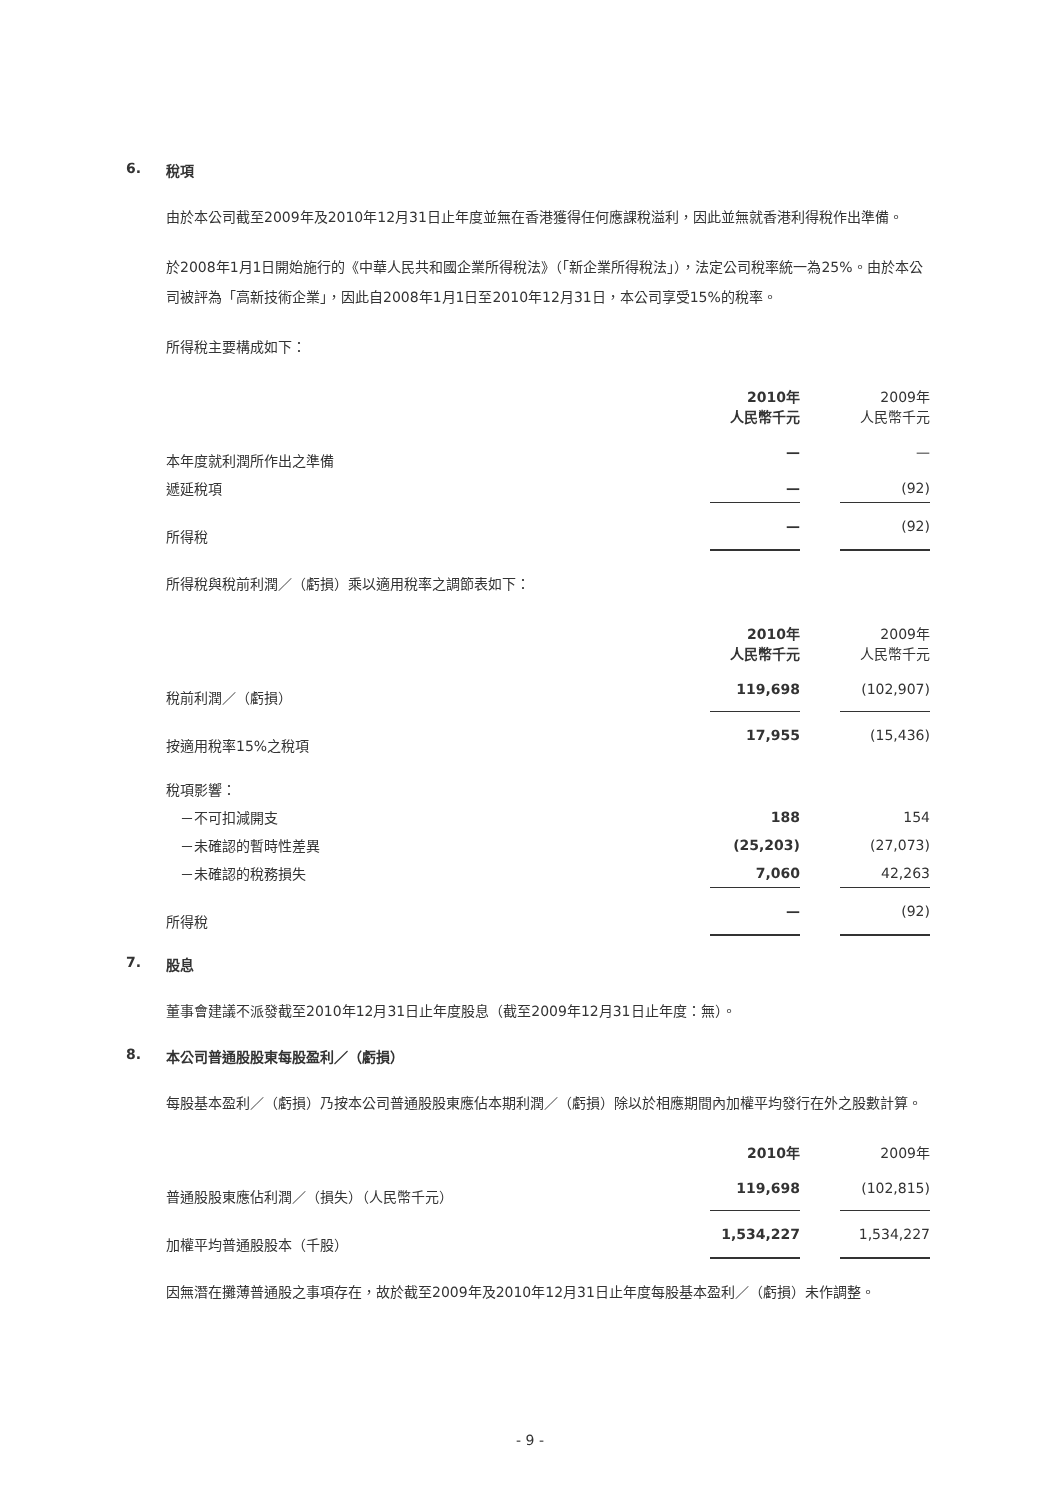6. 稅項
由於本公司截至2009年及2010年12月31日止年度並無在香港獲得任何應課稅溢利，因此並無就香港利得稅作出準備。
於2008年1月1日開始施行的《中華人民共和國企業所得稅法》（「新企業所得稅法」），法定公司稅率統一為25%。由於本公司被評為「高新技術企業」，因此自2008年1月1日至2010年12月31日，本公司享受15%的稅率。
所得稅主要構成如下：
| | 2010年 人民幣千元 | | 2009年 人民幣千元 |
| 本年度就利潤所作出之準備 | — | | — |
| 遞延稅項 | — | | (92) |
| 所得稅 | — | | (92) |
所得稅與稅前利潤／（虧損）乘以適用稅率之調節表如下：
| | 2010年 人民幣千元 | | 2009年 人民幣千元 |
| 稅前利潤／（虧損） | 119,698 | | (102,907) |
| 按適用稅率15%之稅項 | 17,955 | | (15,436) |
| 稅項影響： | | | |
| －不可扣減開支 | 188 | | 154 |
| －未確認的暫時性差異 | (25,203) | | (27,073) |
| －未確認的稅務損失 | 7,060 | | 42,263 |
| 所得稅 | — | | (92) |
7. 股息
董事會建議不派發截至2010年12月31日止年度股息（截至2009年12月31日止年度：無）。
8. 本公司普通股股東每股盈利／（虧損）
每股基本盈利／（虧損）乃按本公司普通股股東應佔本期利潤／（虧損）除以於相應期間內加權平均發行在外之股數計算。
| | 2010年 | | 2009年 |
| 普通股股東應佔利潤／（損失）（人民幣千元） | 119,698 | | (102,815) |
| 加權平均普通股股本（千股） | 1,534,227 | | 1,534,227 |
因無潛在攤薄普通股之事項存在，故於截至2009年及2010年12月31日止年度每股基本盈利／（虧損）未作調整。
- 9 -